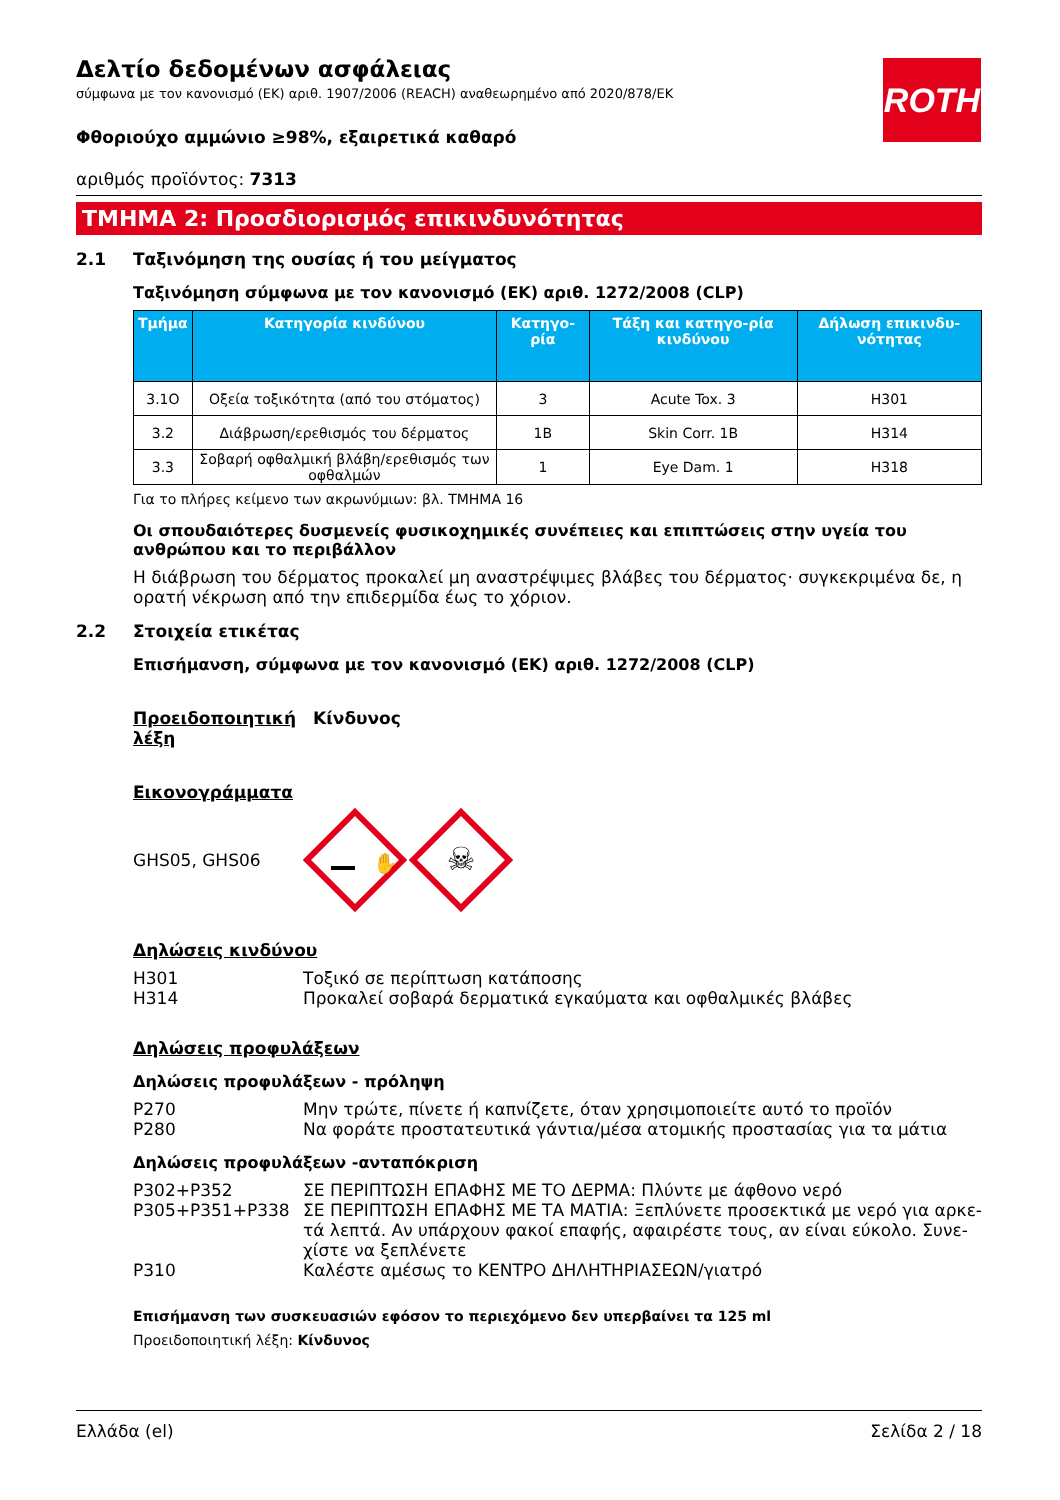ROTH
Δελτίο δεδομένων ασφάλειας
σύμφωνα με τον κανονισμό (ΕΚ) αριθ. 1907/2006 (REACH) αναθεωρημένο από 2020/878/ΕΚ
Φθοριούχο αμμώνιο ≥98%, εξαιρετικά καθαρό
αριθμός προϊόντος: 7313
ΤΜΗΜΑ 2: Προσδιορισμός επικινδυνότητας
2.1 Ταξινόμηση της ουσίας ή του μείγματος
Ταξινόμηση σύμφωνα με τον κανονισμό (ΕΚ) αριθ. 1272/2008 (CLP)
| Τμήμα | Κατηγορία κινδύνου | Κατηγο-ρία | Τάξη και κατηγο-ρία κινδύνου | Δήλωση επικινδυ-νότητας |
| --- | --- | --- | --- | --- |
| 3.1O | Οξεία τοξικότητα (από του στόματος) | 3 | Acute Tox. 3 | H301 |
| 3.2 | Διάβρωση/ερεθισμός του δέρματος | 1B | Skin Corr. 1B | H314 |
| 3.3 | Σοβαρή οφθαλμική βλάβη/ερεθισμός των οφθαλμών | 1 | Eye Dam. 1 | H318 |
Για το πλήρες κείμενο των ακρωνύμιων: βλ. ΤΜΗΜΑ 16
Οι σπουδαιότερες δυσμενείς φυσικοχημικές συνέπειες και επιπτώσεις στην υγεία του ανθρώπου και το περιβάλλον
Η διάβρωση του δέρματος προκαλεί μη αναστρέψιμες βλάβες του δέρματος· συγκεκριμένα δε, η ορατή νέκρωση από την επιδερμίδα έως το χόριον.
2.2 Στοιχεία ετικέτας
Επισήμανση, σύμφωνα με τον κανονισμό (ΕΚ) αριθ. 1272/2008 (CLP)
Προειδοποιητική λέξη Κίνδυνος
Εικονογράμματα
GHS05, GHS06
☠
✋
Δηλώσεις κινδύνου
H301 Τοξικό σε περίπτωση κατάποσης
H314 Προκαλεί σοβαρά δερματικά εγκαύματα και οφθαλμικές βλάβες
Δηλώσεις προφυλάξεων
Δηλώσεις προφυλάξεων - πρόληψη
P270 Μην τρώτε, πίνετε ή καπνίζετε, όταν χρησιμοποιείτε αυτό το προϊόν
P280 Να φοράτε προστατευτικά γάντια/μέσα ατομικής προστασίας για τα μάτια
Δηλώσεις προφυλάξεων -ανταπόκριση
P302+P352 ΣΕ ΠΕΡΙΠΤΩΣΗ ΕΠΑΦΗΣ ΜΕ ΤΟ ΔΕΡΜΑ: Πλύντε με άφθονο νερό
P305+P351+P338 ΣΕ ΠΕΡΙΠΤΩΣΗ ΕΠΑΦΗΣ ΜΕ ΤΑ ΜΑΤΙΑ: Ξεπλύνετε προσεκτικά με νερό για αρκε-τά λεπτά. Αν υπάρχουν φακοί επαφής, αφαιρέστε τους, αν είναι εύκολο. Συνε-χίστε να ξεπλένετε
P310 Καλέστε αμέσως το ΚΕΝΤΡΟ ΔΗΛΗΤΗΡΙΑΣΕΩΝ/γιατρό
Επισήμανση των συσκευασιών εφόσον το περιεχόμενο δεν υπερβαίνει τα 125 ml
Προειδοποιητική λέξη: Κίνδυνος
Ελλάδα (el) Σελίδα 2 / 18